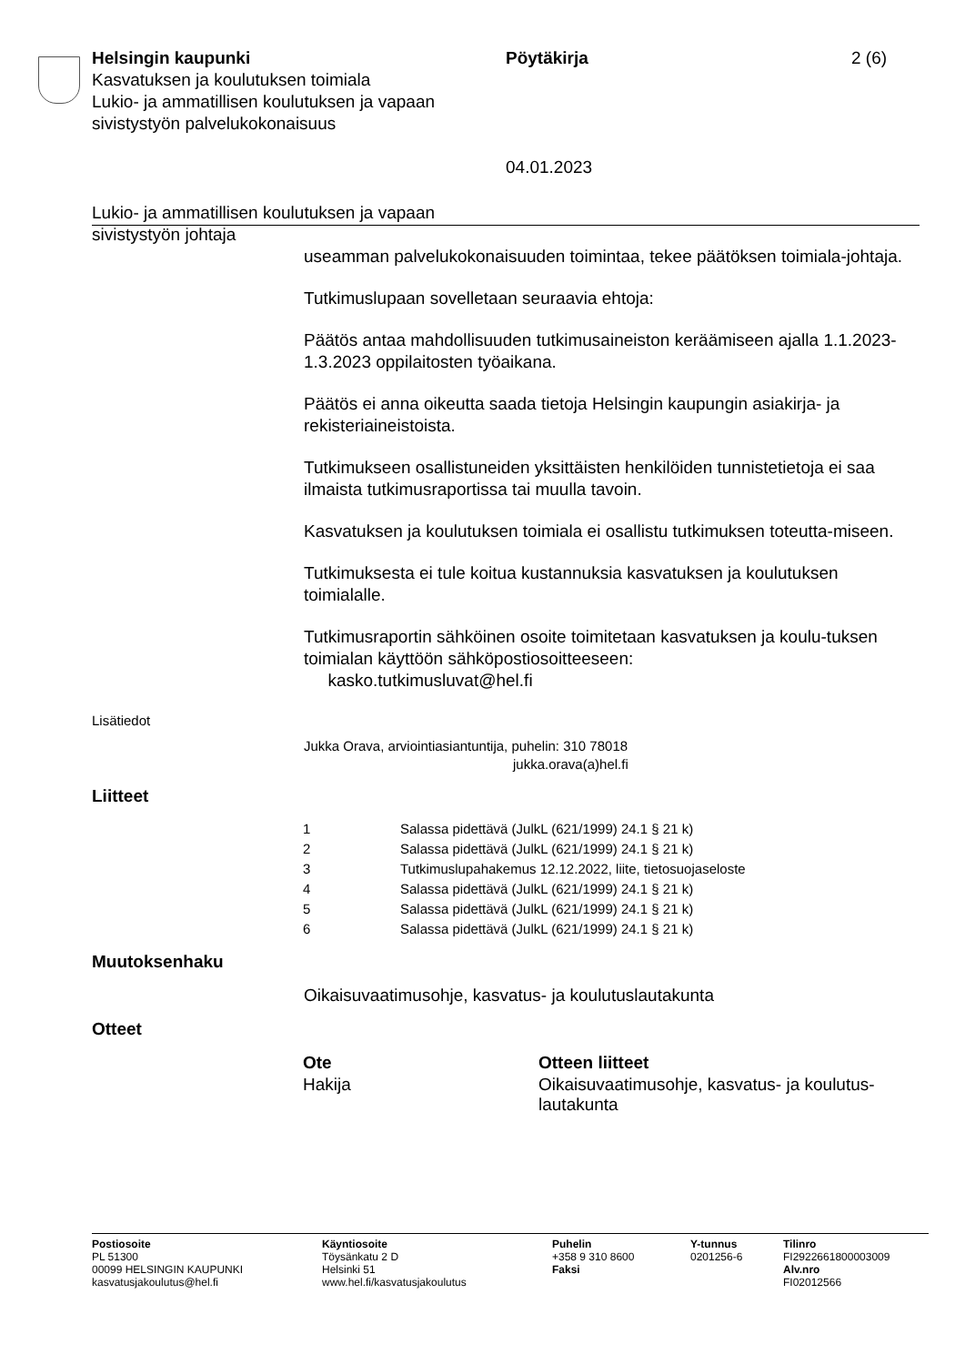Helsingin kaupunki
Kasvatuksen ja koulutuksen toimiala
Lukio- ja ammatillisen koulutuksen ja vapaan sivistystyön palvelukokonaisuus
Pöytäkirja
04.01.2023
2 (6)
Lukio- ja ammatillisen koulutuksen ja vapaan sivistystyön johtaja
useamman palvelukokonaisuuden toimintaa, tekee päätöksen toimiala-johtaja.
Tutkimuslupaan sovelletaan seuraavia ehtoja:
Päätös antaa mahdollisuuden tutkimusaineiston keräämiseen ajalla 1.1.2023-1.3.2023 oppilaitosten työaikana.
Päätös ei anna oikeutta saada tietoja Helsingin kaupungin asiakirja- ja rekisteriaineistoista.
Tutkimukseen osallistuneiden yksittäisten henkilöiden tunnistetietoja ei saa ilmaista tutkimusraportissa tai muulla tavoin.
Kasvatuksen ja koulutuksen toimiala ei osallistu tutkimuksen toteutta-miseen.
Tutkimuksesta ei tule koitua kustannuksia kasvatuksen ja koulutuksen toimialalle.
Tutkimusraportin sähköinen osoite toimitetaan kasvatuksen ja koulu-tuksen toimialan käyttöön sähköpostiosoitteeseen:
kasko.tutkimusluvat@hel.fi
Lisätiedot
Jukka Orava, arviointiasiantuntija, puhelin: 310 78018
jukka.orava(a)hel.fi
Liitteet
| 1 | Salassa pidettävä (JulkL (621/1999) 24.1 § 21 k) |
| 2 | Salassa pidettävä (JulkL (621/1999) 24.1 § 21 k) |
| 3 | Tutkimuslupahakemus 12.12.2022, liite, tietosuojaseloste |
| 4 | Salassa pidettävä (JulkL (621/1999) 24.1 § 21 k) |
| 5 | Salassa pidettävä (JulkL (621/1999) 24.1 § 21 k) |
| 6 | Salassa pidettävä (JulkL (621/1999) 24.1 § 21 k) |
Muutoksenhaku
Oikaisuvaatimusohje, kasvatus- ja koulutuslautakunta
Otteet
| Ote | Otteen liitteet |
| --- | --- |
| Hakija | Oikaisuvaatimusohje, kasvatus- ja koulutus-lautakunta |
Postiosoite
PL 51300
00099 HELSINGIN KAUPUNKI
kasvatusjakoulutus@hel.fi
Käyntiosoite
Töysänkatu 2 D
Helsinki 51
www.hel.fi/kasvatusjakoulutus
Puhelin
+358 9 310 8600
Faksi
Y-tunnus
0201256-6
Tilinro
FI2922661800003009
Alv.nro
FI02012566